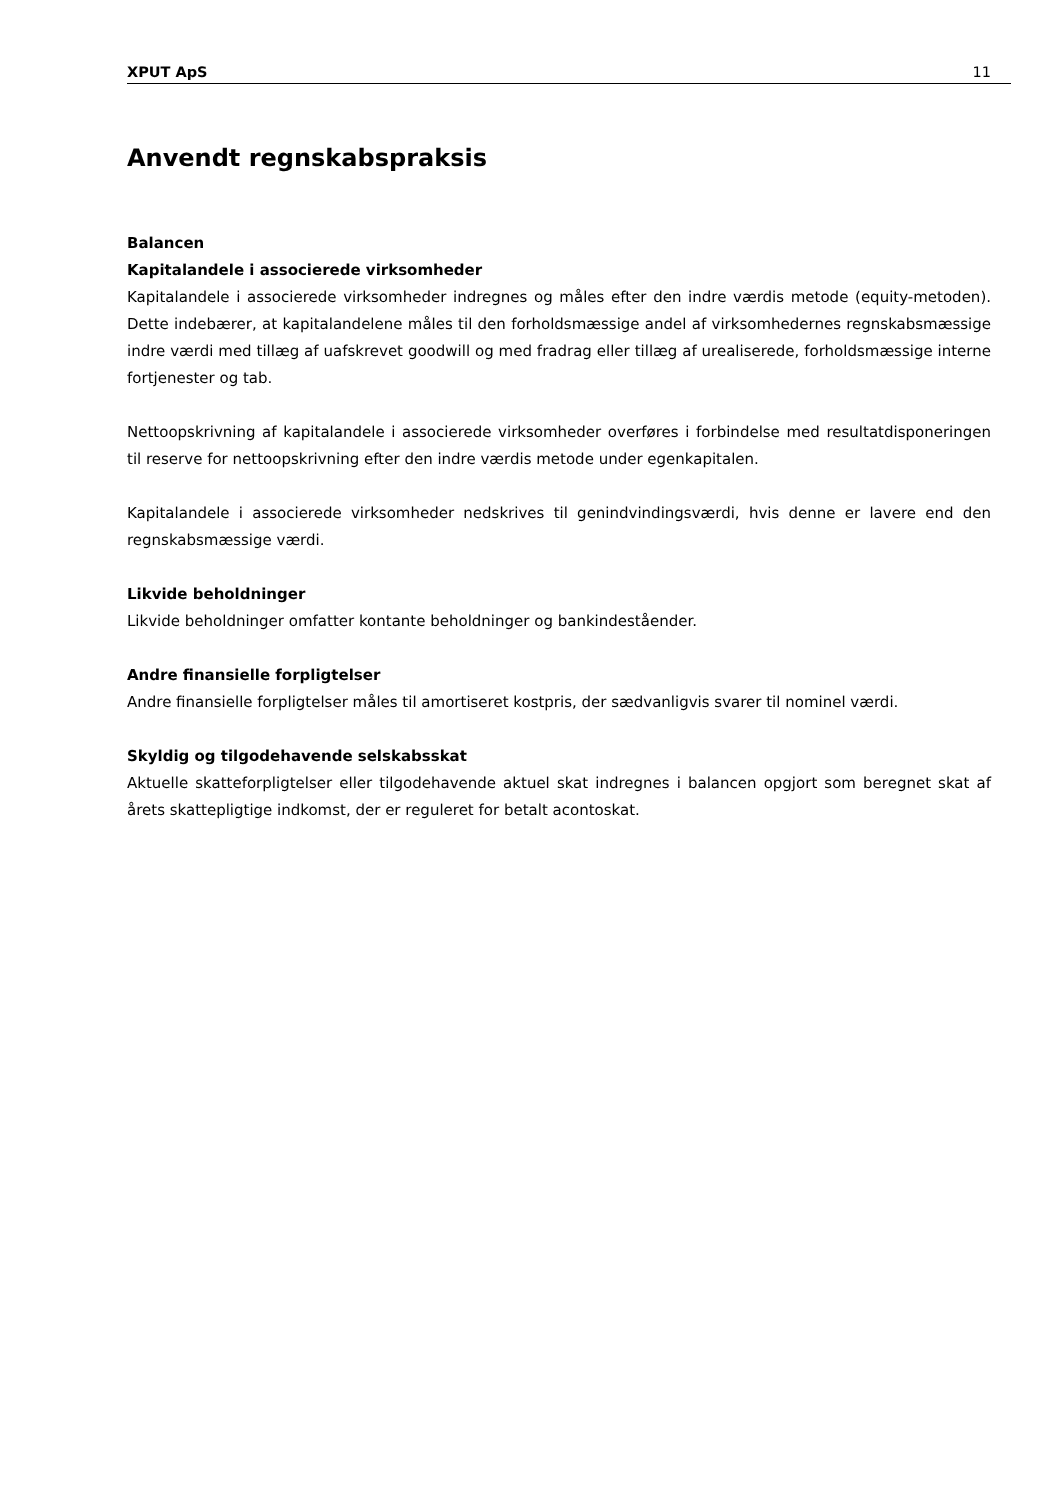XPUT ApS 11
Anvendt regnskabspraksis
Balancen
Kapitalandele i associerede virksomheder
Kapitalandele i associerede virksomheder indregnes og måles efter den indre værdis metode (equity-metoden). Dette indebærer, at kapitalandelene måles til den forholdsmæssige andel af virksomhedernes regnskabsmæssige indre værdi med tillæg af uafskrevet goodwill og med fradrag eller tillæg af urealiserede, forholdsmæssige interne fortjenester og tab.
Nettoopskrivning af kapitalandele i associerede virksomheder overføres i forbindelse med resultatdisponeringen til reserve for nettoopskrivning efter den indre værdis metode under egenkapitalen.
Kapitalandele i associerede virksomheder nedskrives til genindvindingsværdi, hvis denne er lavere end den regnskabsmæssige værdi.
Likvide beholdninger
Likvide beholdninger omfatter kontante beholdninger og bankindeståender.
Andre finansielle forpligtelser
Andre finansielle forpligtelser måles til amortiseret kostpris, der sædvanligvis svarer til nominel værdi.
Skyldig og tilgodehavende selskabsskat
Aktuelle skatteforpligtelser eller tilgodehavende aktuel skat indregnes i balancen opgjort som beregnet skat af årets skattepligtige indkomst, der er reguleret for betalt acontoskat.